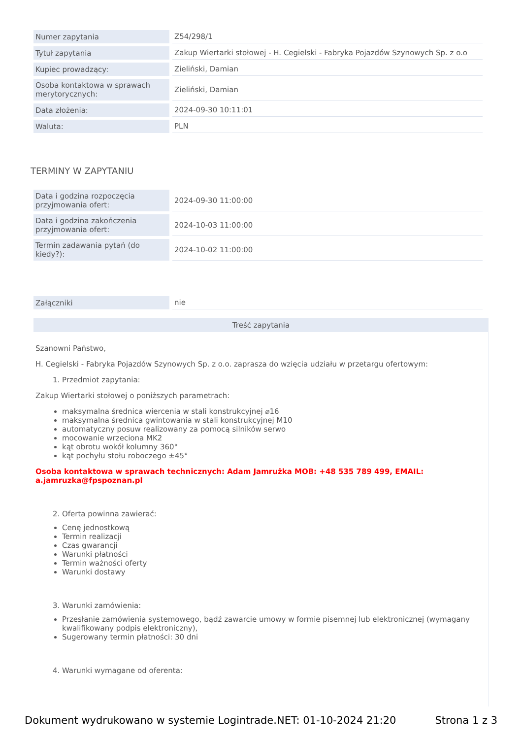| Numer zapytania | Z54/298/1 |
| Tytuł zapytania | Zakup Wiertarki stołowej - H. Cegielski - Fabryka Pojazdów Szynowych Sp. z o.o |
| Kupiec prowadzący: | Zieliński, Damian |
| Osoba kontaktowa w sprawach merytorycznych: | Zieliński, Damian |
| Data złożenia: | 2024-09-30 10:11:01 |
| Waluta: | PLN |
TERMINY W ZAPYTANIU
| Data i godzina rozpoczęcia przyjmowania ofert: | 2024-09-30 11:00:00 |
| Data i godzina zakończenia przyjmowania ofert: | 2024-10-03 11:00:00 |
| Termin zadawania pytań (do kiedy?): | 2024-10-02 11:00:00 |
| Załączniki | nie |
Treść zapytania
Szanowni Państwo,
H. Cegielski - Fabryka Pojazdów Szynowych Sp. z o.o. zaprasza do wzięcia udziału w przetargu ofertowym:
1. Przedmiot zapytania:
Zakup Wiertarki stołowej o poniższych parametrach:
maksymalna średnica wiercenia w stali konstrukcyjnej ⌀16
maksymalna średnica gwintowania w stali konstrukcyjnej M10
automatyczny posuw realizowany za pomocą silników serwo
mocowanie wrzeciona MK2
kąt obrotu wokół kolumny 360°
kąt pochyłu stołu roboczego ±45°
Osoba kontaktowa w sprawach technicznych: Adam Jamrużka MOB: +48 535 789 499, EMAIL: a.jamruzka@fpspoznan.pl
2. Oferta powinna zawierać:
Cenę jednostkową
Termin realizacji
Czas gwarancji
Warunki płatności
Termin ważności oferty
Warunki dostawy
3. Warunki zamówienia:
Przesłanie zamówienia systemowego, bądź zawarcie umowy w formie pisemnej lub elektronicznej (wymagany kwalifikowany podpis elektroniczny),
Sugerowany termin płatności: 30 dni
4. Warunki wymagane od oferenta:
Dokument wydrukowano w systemie Logintrade.NET: 01-10-2024 21:20 Strona 1 z 3